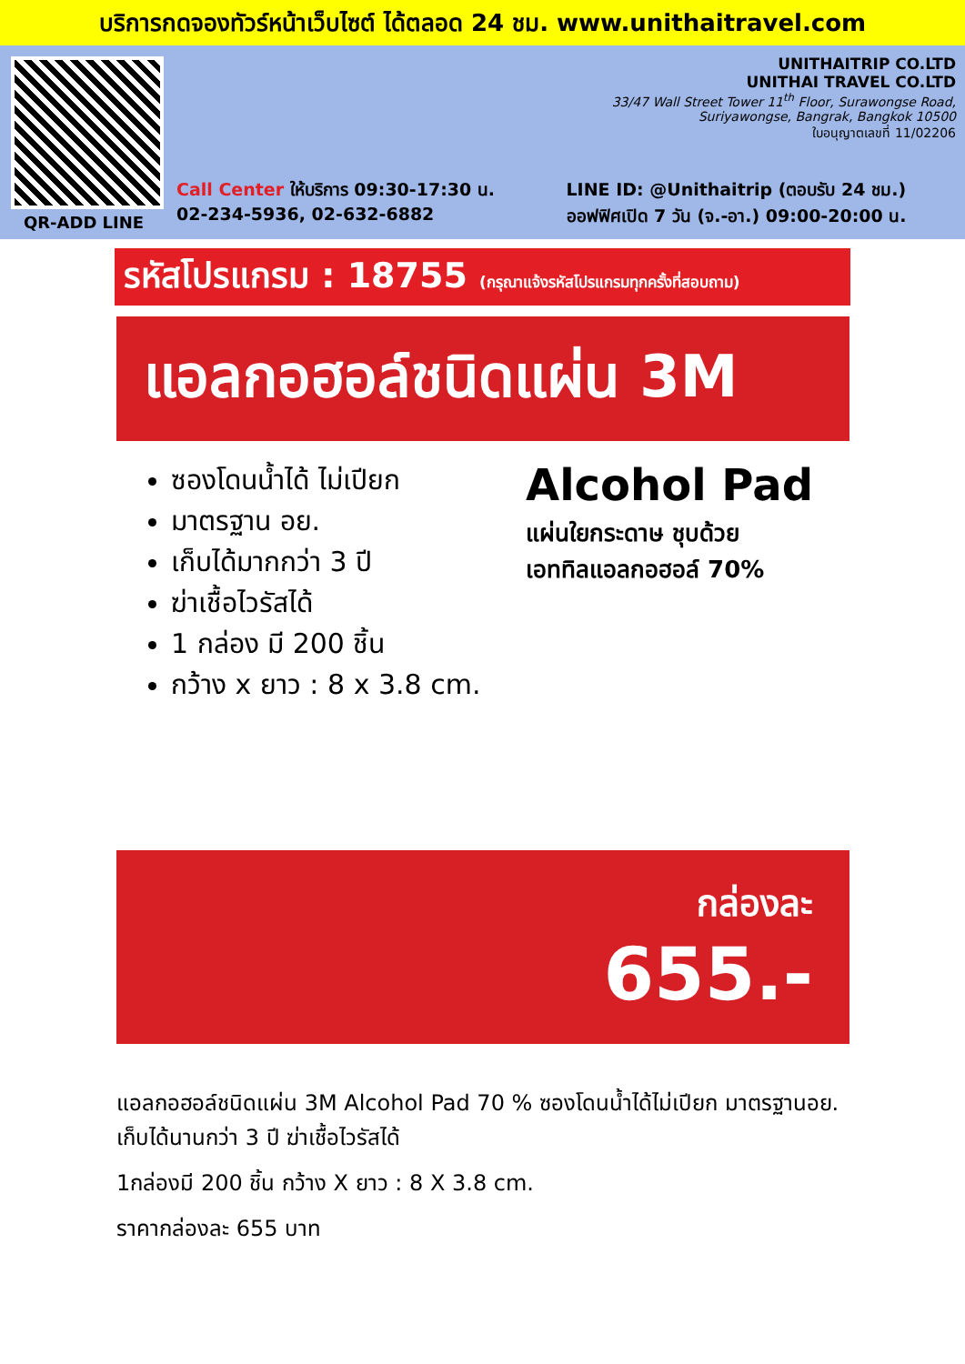บริการกดจองทัวร์หน้าเว็บไซต์ ได้ตลอด 24 ชม. www.unithaitravel.com
QR-ADD LINE
UNITHAITRIP CO.LTD
UNITHAI TRAVEL CO.LTD
33/47 Wall Street Tower 11<sup>th</sup> Floor, Surawongse Road,
Suriyawongse, Bangrak, Bangkok 10500
ใบอนุญาตเลขที่ 11/02206
Call Center ให้บริการ 09:30-17:30 น.
02-234-5936, 02-632-6882
LINE ID: @Unithaitrip (ตอบรับ 24 ชม.)
ออฟฟิศเปิด 7 วัน (จ.-อา.) 09:00-20:00 น.
รหัสโปรแกรม : 18755 (กรุณาแจ้งรหัสโปรแกรมทุกครั้งที่สอบถาม)
แอลกอฮอล์ชนิดแผ่น 3M
ซองโดนน้ำได้ ไม่เปียก
มาตรฐาน อย.
เก็บได้มากกว่า 3 ปี
ฆ่าเชื้อไวรัสได้
1 กล่อง มี 200 ชิ้น
กว้าง x ยาว : 8 x 3.8 cm.
Alcohol Pad
แผ่นใยกระดาษ ชุบด้วย
เอททิลแอลกอฮอล์ 70%
กล่องละ
655.-
แอลกอฮอล์ชนิดแผ่น 3M Alcohol Pad 70 % ซองโดนน้ำได้ไม่เปียก มาตรฐานอย. เก็บได้นานกว่า 3 ปี ฆ่าเชื้อไวรัสได้
1กล่องมี 200 ชิ้น กว้าง X ยาว : 8 X 3.8 cm.
ราคากล่องละ 655 บาท